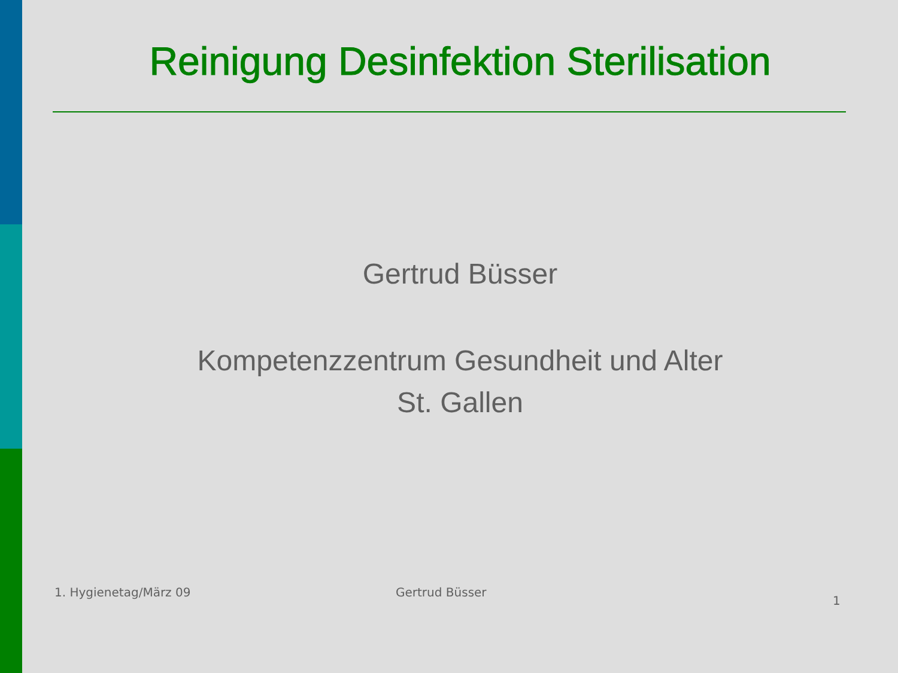Reinigung Desinfektion Sterilisation
Gertrud Büsser
Kompetenzzentrum Gesundheit und Alter
St. Gallen
1. Hygienetag/März 09 Gertrud Büsser
1